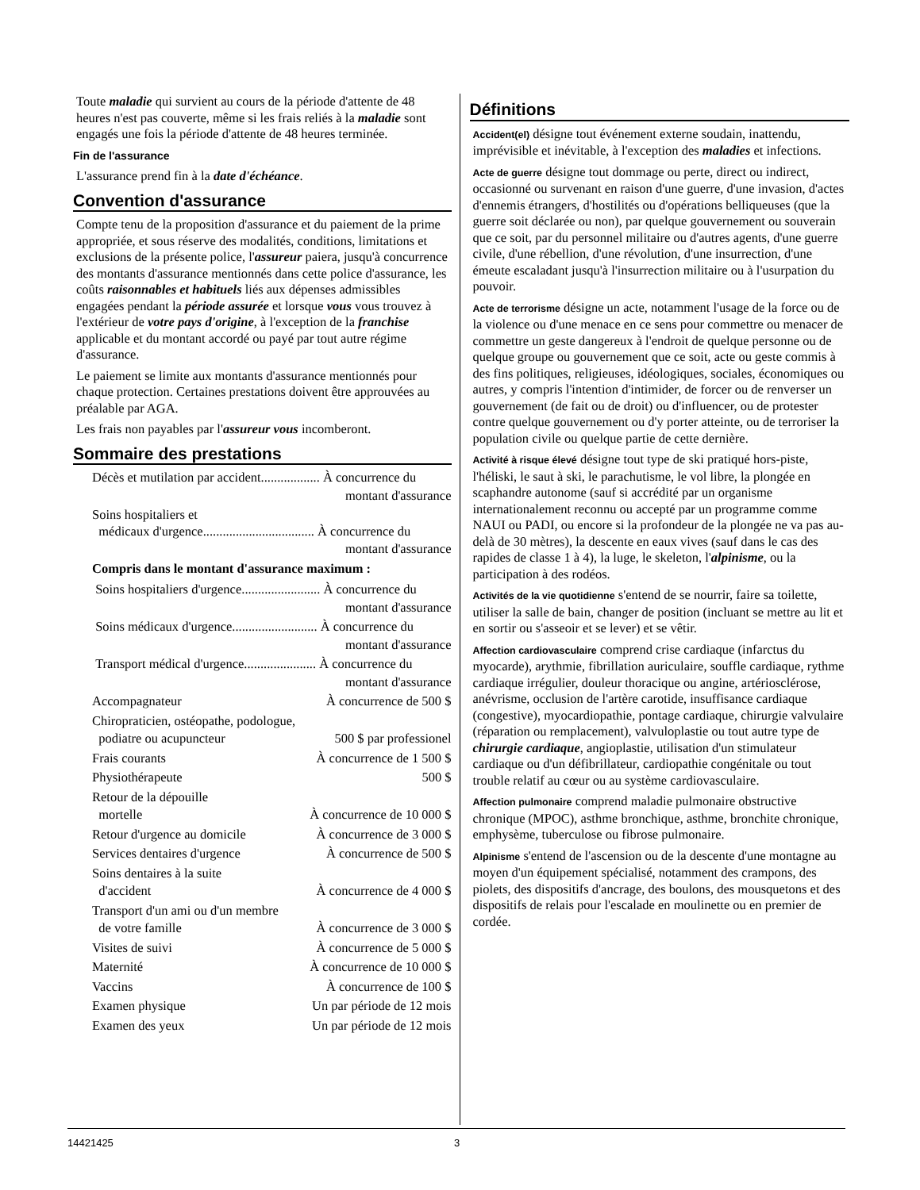Toute maladie qui survient au cours de la période d'attente de 48 heures n'est pas couverte, même si les frais reliés à la maladie sont engagés une fois la période d'attente de 48 heures terminée.
Fin de l'assurance
L'assurance prend fin à la date d'échéance.
Convention d'assurance
Compte tenu de la proposition d'assurance et du paiement de la prime appropriée, et sous réserve des modalités, conditions, limitations et exclusions de la présente police, l'assureur paiera, jusqu'à concurrence des montants d'assurance mentionnés dans cette police d'assurance, les coûts raisonnables et habituels liés aux dépenses admissibles engagées pendant la période assurée et lorsque vous vous trouvez à l'extérieur de votre pays d'origine, à l'exception de la franchise applicable et du montant accordé ou payé par tout autre régime d'assurance.
Le paiement se limite aux montants d'assurance mentionnés pour chaque protection. Certaines prestations doivent être approuvées au préalable par AGA.
Les frais non payables par l'assureur vous incomberont.
Sommaire des prestations
Décès et mutilation par accident.................. À concurrence du
montant d'assurance
Soins hospitaliers et
médicaux d'urgence.................................. À concurrence du
montant d'assurance
Compris dans le montant d'assurance maximum :
Soins hospitaliers d'urgence........................ À concurrence du
montant d'assurance
Soins médicaux d'urgence.......................... À concurrence du
montant d'assurance
Transport médical d'urgence...................... À concurrence du
montant d'assurance
Accompagnateur À concurrence de 500 $
Chiropraticien, ostéopathe, podologue,
podiatre ou acupuncteur 500 $ par professionel
Frais courants À concurrence de 1 500 $
Physiothérapeute 500 $
Retour de la dépouille
mortelle À concurrence de 10 000 $
Retour d'urgence au domicile À concurrence de 3 000 $
Services dentaires d'urgence À concurrence de 500 $
Soins dentaires à la suite
d'accident À concurrence de 4 000 $
Transport d'un ami ou d'un membre
de votre famille À concurrence de 3 000 $
Visites de suivi À concurrence de 5 000 $
Maternité À concurrence de 10 000 $
Vaccins À concurrence de 100 $
Examen physique Un par période de 12 mois
Examen des yeux Un par période de 12 mois
Définitions
Accident(el) désigne tout événement externe soudain, inattendu, imprévisible et inévitable, à l'exception des maladies et infections.
Acte de guerre désigne tout dommage ou perte, direct ou indirect, occasionné ou survenant en raison d'une guerre, d'une invasion, d'actes d'ennemis étrangers, d'hostilités ou d'opérations belliqueuses (que la guerre soit déclarée ou non), par quelque gouvernement ou souverain que ce soit, par du personnel militaire ou d'autres agents, d'une guerre civile, d'une rébellion, d'une révolution, d'une insurrection, d'une émeute escaladant jusqu'à l'insurrection militaire ou à l'usurpation du pouvoir.
Acte de terrorisme désigne un acte, notamment l'usage de la force ou de la violence ou d'une menace en ce sens pour commettre ou menacer de commettre un geste dangereux à l'endroit de quelque personne ou de quelque groupe ou gouvernement que ce soit, acte ou geste commis à des fins politiques, religieuses, idéologiques, sociales, économiques ou autres, y compris l'intention d'intimider, de forcer ou de renverser un gouvernement (de fait ou de droit) ou d'influencer, ou de protester contre quelque gouvernement ou d'y porter atteinte, ou de terroriser la population civile ou quelque partie de cette dernière.
Activité à risque élevé désigne tout type de ski pratiqué hors-piste, l'héliski, le saut à ski, le parachutisme, le vol libre, la plongée en scaphandre autonome (sauf si accrédité par un organisme internationalement reconnu ou accepté par un programme comme NAUI ou PADI, ou encore si la profondeur de la plongée ne va pas au-delà de 30 mètres), la descente en eaux vives (sauf dans le cas des rapides de classe 1 à 4), la luge, le skeleton, l'alpinisme, ou la participation à des rodéos.
Activités de la vie quotidienne s'entend de se nourrir, faire sa toilette, utiliser la salle de bain, changer de position (incluant se mettre au lit et en sortir ou s'asseoir et se lever) et se vêtir.
Affection cardiovasculaire comprend crise cardiaque (infarctus du myocarde), arythmie, fibrillation auriculaire, souffle cardiaque, rythme cardiaque irrégulier, douleur thoracique ou angine, artériosclérose, anévrisme, occlusion de l'artère carotide, insuffisance cardiaque (congestive), myocardiopathie, pontage cardiaque, chirurgie valvulaire (réparation ou remplacement), valvuloplastie ou tout autre type de chirurgie cardiaque, angioplastie, utilisation d'un stimulateur cardiaque ou d'un défibrillateur, cardiopathie congénitale ou tout trouble relatif au cœur ou au système cardiovasculaire.
Affection pulmonaire comprend maladie pulmonaire obstructive chronique (MPOC), asthme bronchique, asthme, bronchite chronique, emphysème, tuberculose ou fibrose pulmonaire.
Alpinisme s'entend de l'ascension ou de la descente d'une montagne au moyen d'un équipement spécialisé, notamment des crampons, des piolets, des dispositifs d'ancrage, des boulons, des mousquetons et des dispositifs de relais pour l'escalade en moulinette ou en premier de cordée.
14421425 3